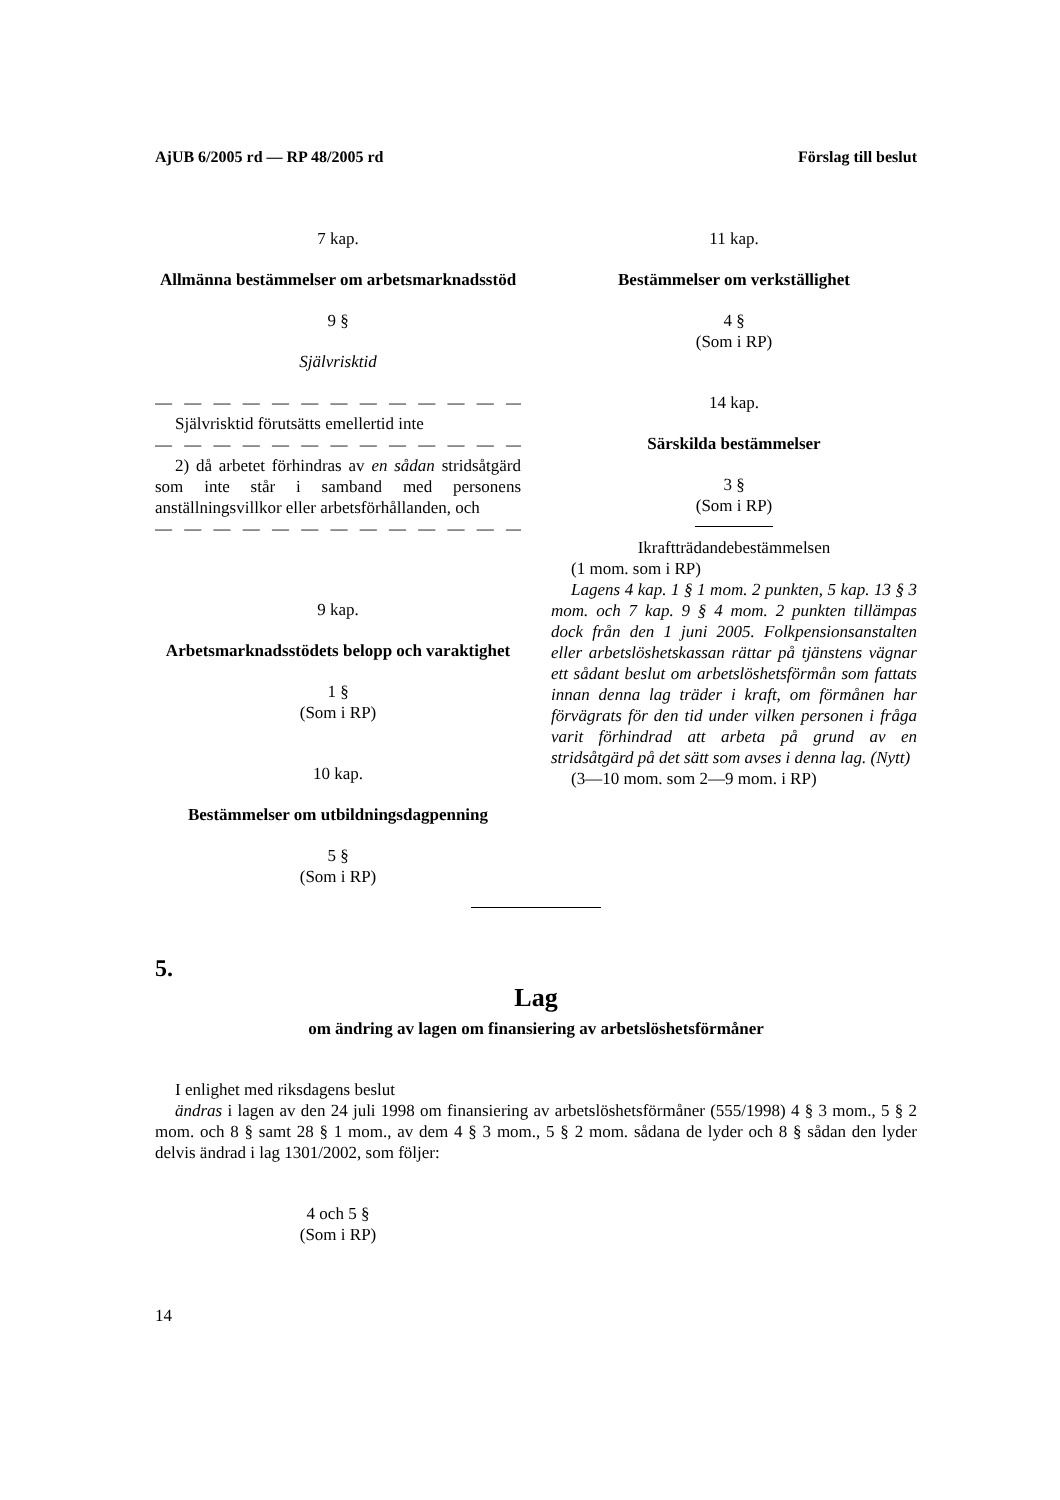AjUB 6/2005 rd — RP 48/2005 rd Förslag till beslut
7 kap.
Allmänna bestämmelser om arbetsmarknads­stöd
9 §
Självrisktid
— — — — — — — — — — — — — —
Självrisktid förutsätts emellertid inte
— — — — — — — — — — — — — —
2) då arbetet förhindras av en sådan stridsåtgärd som inte står i samband med personens anställningsvillkor eller arbetsförhållanden, och
— — — — — — — — — — — — — —
9 kap.
Arbetsmarknadsstödets belopp och varaktighet
1 §
(Som i RP)
10 kap.
Bestämmelser om utbildningsdagpenning
5 §
(Som i RP)
11 kap.
Bestämmelser om verkställighet
4 §
(Som i RP)
14 kap.
Särskilda bestämmelser
3 §
(Som i RP)
Ikraftträdandebestämmelsen
(1 mom. som i RP)
Lagens 4 kap. 1 § 1 mom. 2 punkten, 5 kap. 13 § 3 mom. och 7 kap. 9 § 4 mom. 2 punkten tillämpas dock från den 1 juni 2005. Folkpensionsanstalten eller arbetslöshetskassan rättar på tjänstens vägnar ett sådant beslut om arbetslöshetsförmån som fattats innan denna lag träder i kraft, om förmånen har förvägrats för den tid under vilken personen i fråga varit förhindrad att arbeta på grund av en stridsåtgärd på det sätt som avses i denna lag. (Nytt)
(3—10 mom. som 2—9 mom. i RP)
5.
Lag
om ändring av lagen om finansiering av arbetslöshetsförmåner
I enlighet med riksdagens beslut
ändras i lagen av den 24 juli 1998 om finansiering av arbetslöshetsförmåner (555/1998) 4 § 3 mom., 5 § 2 mom. och 8 § samt 28 § 1 mom., av dem 4 § 3 mom., 5 § 2 mom. sådana de lyder och 8 § sådan den lyder delvis ändrad i lag 1301/2002, som följer:
4 och 5 §
(Som i RP)
14